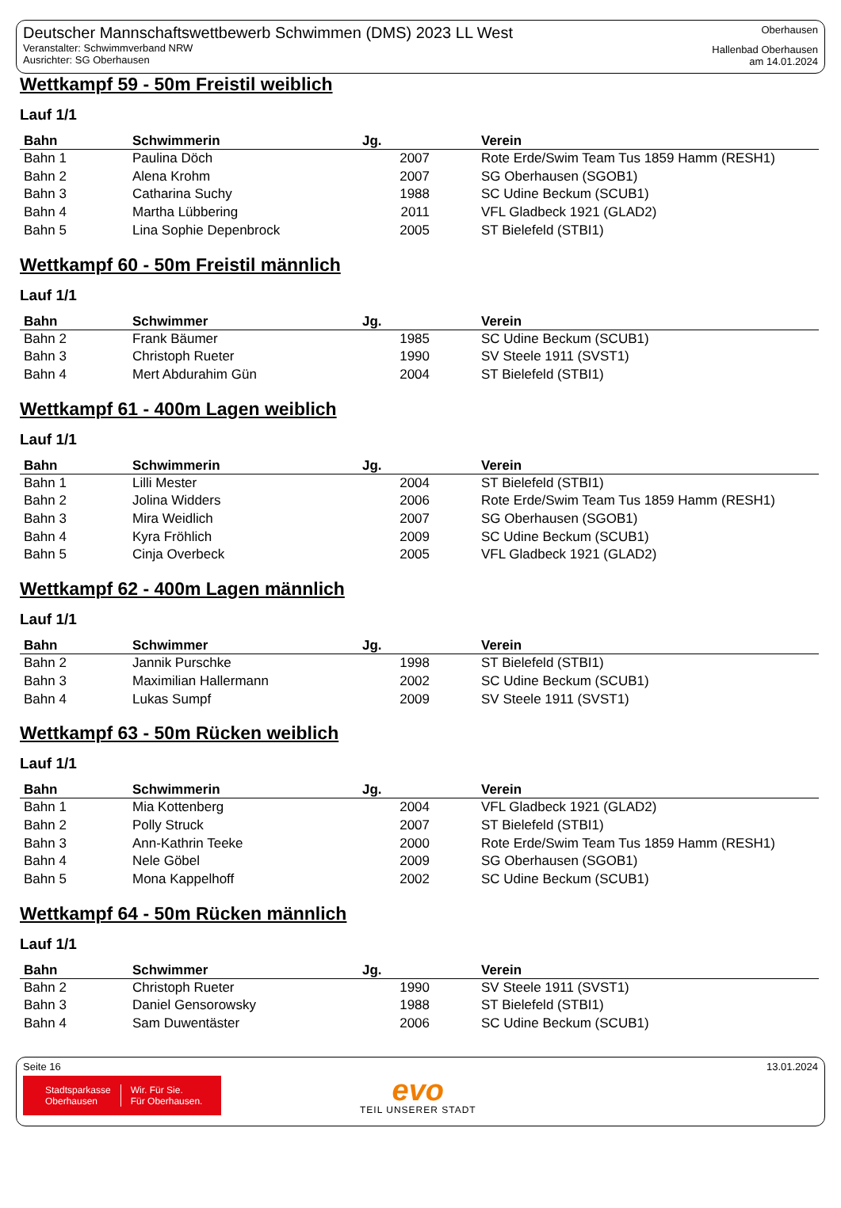Deutscher Mannschaftswettbewerb Schwimmen (DMS) 2023 LL West
Veranstalter: Schwimmverband NRW
Ausrichter: SG Oberhausen
Oberhausen
Hallenbad Oberhausen
am 14.01.2024
Wettkampf 59 - 50m Freistil weiblich
Lauf 1/1
| Bahn | Schwimmerin | Jg. | Verein |
| --- | --- | --- | --- |
| Bahn 1 | Paulina Döch | 2007 | Rote Erde/Swim Team Tus 1859 Hamm (RESH1) |
| Bahn 2 | Alena Krohm | 2007 | SG Oberhausen (SGOB1) |
| Bahn 3 | Catharina Suchy | 1988 | SC Udine Beckum (SCUB1) |
| Bahn 4 | Martha Lübbering | 2011 | VFL Gladbeck 1921 (GLAD2) |
| Bahn 5 | Lina Sophie Depenbrock | 2005 | ST Bielefeld (STBI1) |
Wettkampf 60 - 50m Freistil männlich
Lauf 1/1
| Bahn | Schwimmer | Jg. | Verein |
| --- | --- | --- | --- |
| Bahn 2 | Frank Bäumer | 1985 | SC Udine Beckum (SCUB1) |
| Bahn 3 | Christoph Rueter | 1990 | SV Steele 1911 (SVST1) |
| Bahn 4 | Mert Abdurahim Gün | 2004 | ST Bielefeld (STBI1) |
Wettkampf 61 - 400m Lagen weiblich
Lauf 1/1
| Bahn | Schwimmerin | Jg. | Verein |
| --- | --- | --- | --- |
| Bahn 1 | Lilli Mester | 2004 | ST Bielefeld (STBI1) |
| Bahn 2 | Jolina Widders | 2006 | Rote Erde/Swim Team Tus 1859 Hamm (RESH1) |
| Bahn 3 | Mira Weidlich | 2007 | SG Oberhausen (SGOB1) |
| Bahn 4 | Kyra Fröhlich | 2009 | SC Udine Beckum (SCUB1) |
| Bahn 5 | Cinja Overbeck | 2005 | VFL Gladbeck 1921 (GLAD2) |
Wettkampf 62 - 400m Lagen männlich
Lauf 1/1
| Bahn | Schwimmer | Jg. | Verein |
| --- | --- | --- | --- |
| Bahn 2 | Jannik Purschke | 1998 | ST Bielefeld (STBI1) |
| Bahn 3 | Maximilian Hallermann | 2002 | SC Udine Beckum (SCUB1) |
| Bahn 4 | Lukas Sumpf | 2009 | SV Steele 1911 (SVST1) |
Wettkampf 63 - 50m Rücken weiblich
Lauf 1/1
| Bahn | Schwimmerin | Jg. | Verein |
| --- | --- | --- | --- |
| Bahn 1 | Mia Kottenberg | 2004 | VFL Gladbeck 1921 (GLAD2) |
| Bahn 2 | Polly Struck | 2007 | ST Bielefeld (STBI1) |
| Bahn 3 | Ann-Kathrin Teeke | 2000 | Rote Erde/Swim Team Tus 1859 Hamm (RESH1) |
| Bahn 4 | Nele Göbel | 2009 | SG Oberhausen (SGOB1) |
| Bahn 5 | Mona Kappelhoff | 2002 | SC Udine Beckum (SCUB1) |
Wettkampf 64 - 50m Rücken männlich
Lauf 1/1
| Bahn | Schwimmer | Jg. | Verein |
| --- | --- | --- | --- |
| Bahn 2 | Christoph Rueter | 1990 | SV Steele 1911 (SVST1) |
| Bahn 3 | Daniel Gensorowsky | 1988 | ST Bielefeld (STBI1) |
| Bahn 4 | Sam Duwentäster | 2006 | SC Udine Beckum (SCUB1) |
Seite 16 13.01.2024
Stadtsparkasse
Oberhausen
Wir. Für Sie.
Für Oberhausen.
evo
TEIL UNSERER STADT